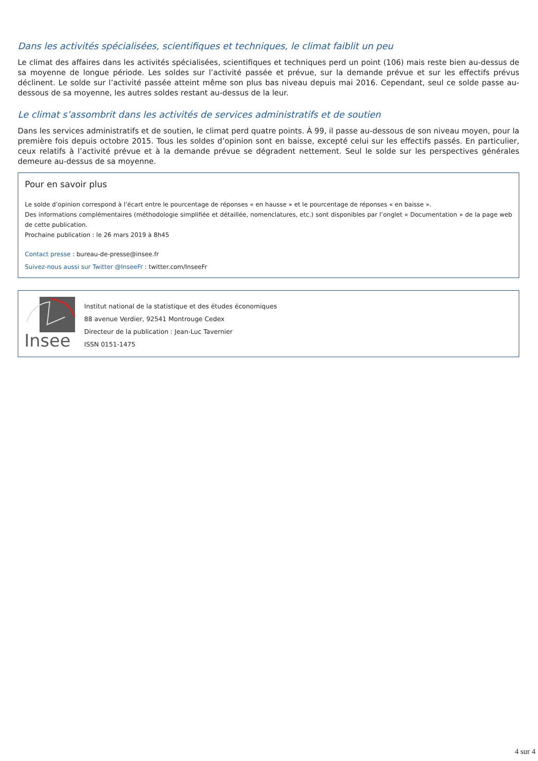Dans les activités spécialisées, scientifiques et techniques, le climat faiblit un peu
Le climat des affaires dans les activités spécialisées, scientifiques et techniques perd un point (106) mais reste bien au-dessus de sa moyenne de longue période. Les soldes sur l’activité passée et prévue, sur la demande prévue et sur les effectifs prévus déclinent. Le solde sur l’activité passée atteint même son plus bas niveau depuis mai 2016. Cependant, seul ce solde passe au-dessous de sa moyenne, les autres soldes restant au-dessus de la leur.
Le climat s’assombrit dans les activités de services administratifs et de soutien
Dans les services administratifs et de soutien, le climat perd quatre points. À 99, il passe au-dessous de son niveau moyen, pour la première fois depuis octobre 2015. Tous les soldes d’opinion sont en baisse, excepté celui sur les effectifs passés. En particulier, ceux relatifs à l’activité prévue et à la demande prévue se dégradent nettement. Seul le solde sur les perspectives générales demeure au-dessus de sa moyenne.
Pour en savoir plus
Le solde d’opinion correspond à l’écart entre le pourcentage de réponses « en hausse » et le pourcentage de réponses « en baisse ».
Des informations complémentaires (méthodologie simplifiée et détaillée, nomenclatures, etc.) sont disponibles par l’onglet « Documentation » de la page web de cette publication.
Prochaine publication : le 26 mars 2019 à 8h45
Contact presse : bureau-de-presse@insee.fr
Suivez-nous aussi sur Twitter @InseeFr : twitter.com/InseeFr
Insee
Institut national de la statistique et des études économiques
88 avenue Verdier, 92541 Montrouge Cedex
Directeur de la publication : Jean-Luc Tavernier
ISSN 0151-1475
4 sur 4